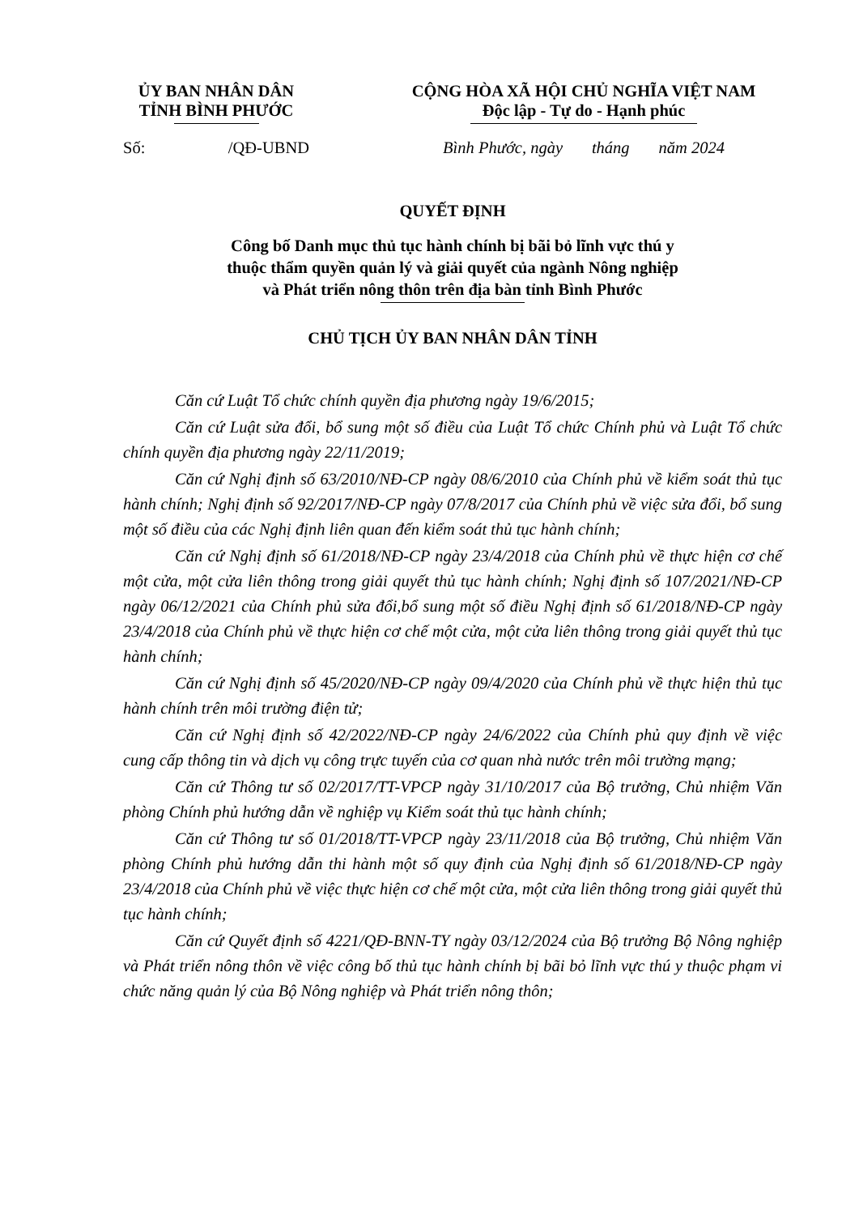ỦY BAN NHÂN DÂN
TỈNH BÌNH PHƯỚC
CỘNG HÒA XÃ HỘI CHỦ NGHĨA VIỆT NAM
Độc lập - Tự do - Hạnh phúc
Số: /QĐ-UBND Bình Phước, ngày tháng năm 2024
QUYẾT ĐỊNH
Công bố Danh mục thủ tục hành chính bị bãi bỏ lĩnh vực thú y
thuộc thẩm quyền quản lý và giải quyết của ngành Nông nghiệp
và Phát triển nông thôn trên địa bàn tỉnh Bình Phước
CHỦ TỊCH ỦY BAN NHÂN DÂN TỈNH
Căn cứ Luật Tổ chức chính quyền địa phương ngày 19/6/2015;
Căn cứ Luật sửa đổi, bổ sung một số điều của Luật Tổ chức Chính phủ và Luật Tổ chức chính quyền địa phương ngày 22/11/2019;
Căn cứ Nghị định số 63/2010/NĐ-CP ngày 08/6/2010 của Chính phủ về kiểm soát thủ tục hành chính; Nghị định số 92/2017/NĐ-CP ngày 07/8/2017 của Chính phủ về việc sửa đổi, bổ sung một số điều của các Nghị định liên quan đến kiểm soát thủ tục hành chính;
Căn cứ Nghị định số 61/2018/NĐ-CP ngày 23/4/2018 của Chính phủ về thực hiện cơ chế một cửa, một cửa liên thông trong giải quyết thủ tục hành chính; Nghị định số 107/2021/NĐ-CP ngày 06/12/2021 của Chính phủ sửa đổi,bổ sung một số điều Nghị định số 61/2018/NĐ-CP ngày 23/4/2018 của Chính phủ về thực hiện cơ chế một cửa, một cửa liên thông trong giải quyết thủ tục hành chính;
Căn cứ Nghị định số 45/2020/NĐ-CP ngày 09/4/2020 của Chính phủ về thực hiện thủ tục hành chính trên môi trường điện tử;
Căn cứ Nghị định số 42/2022/NĐ-CP ngày 24/6/2022 của Chính phủ quy định về việc cung cấp thông tin và dịch vụ công trực tuyến của cơ quan nhà nước trên môi trường mạng;
Căn cứ Thông tư số 02/2017/TT-VPCP ngày 31/10/2017 của Bộ trưởng, Chủ nhiệm Văn phòng Chính phủ hướng dẫn về nghiệp vụ Kiểm soát thủ tục hành chính;
Căn cứ Thông tư số 01/2018/TT-VPCP ngày 23/11/2018 của Bộ trưởng, Chủ nhiệm Văn phòng Chính phủ hướng dẫn thi hành một số quy định của Nghị định số 61/2018/NĐ-CP ngày 23/4/2018 của Chính phủ về việc thực hiện cơ chế một cửa, một cửa liên thông trong giải quyết thủ tục hành chính;
Căn cứ Quyết định số 4221/QĐ-BNN-TY ngày 03/12/2024 của Bộ trưởng Bộ Nông nghiệp và Phát triển nông thôn về việc công bố thủ tục hành chính bị bãi bỏ lĩnh vực thú y thuộc phạm vi chức năng quản lý của Bộ Nông nghiệp và Phát triển nông thôn;